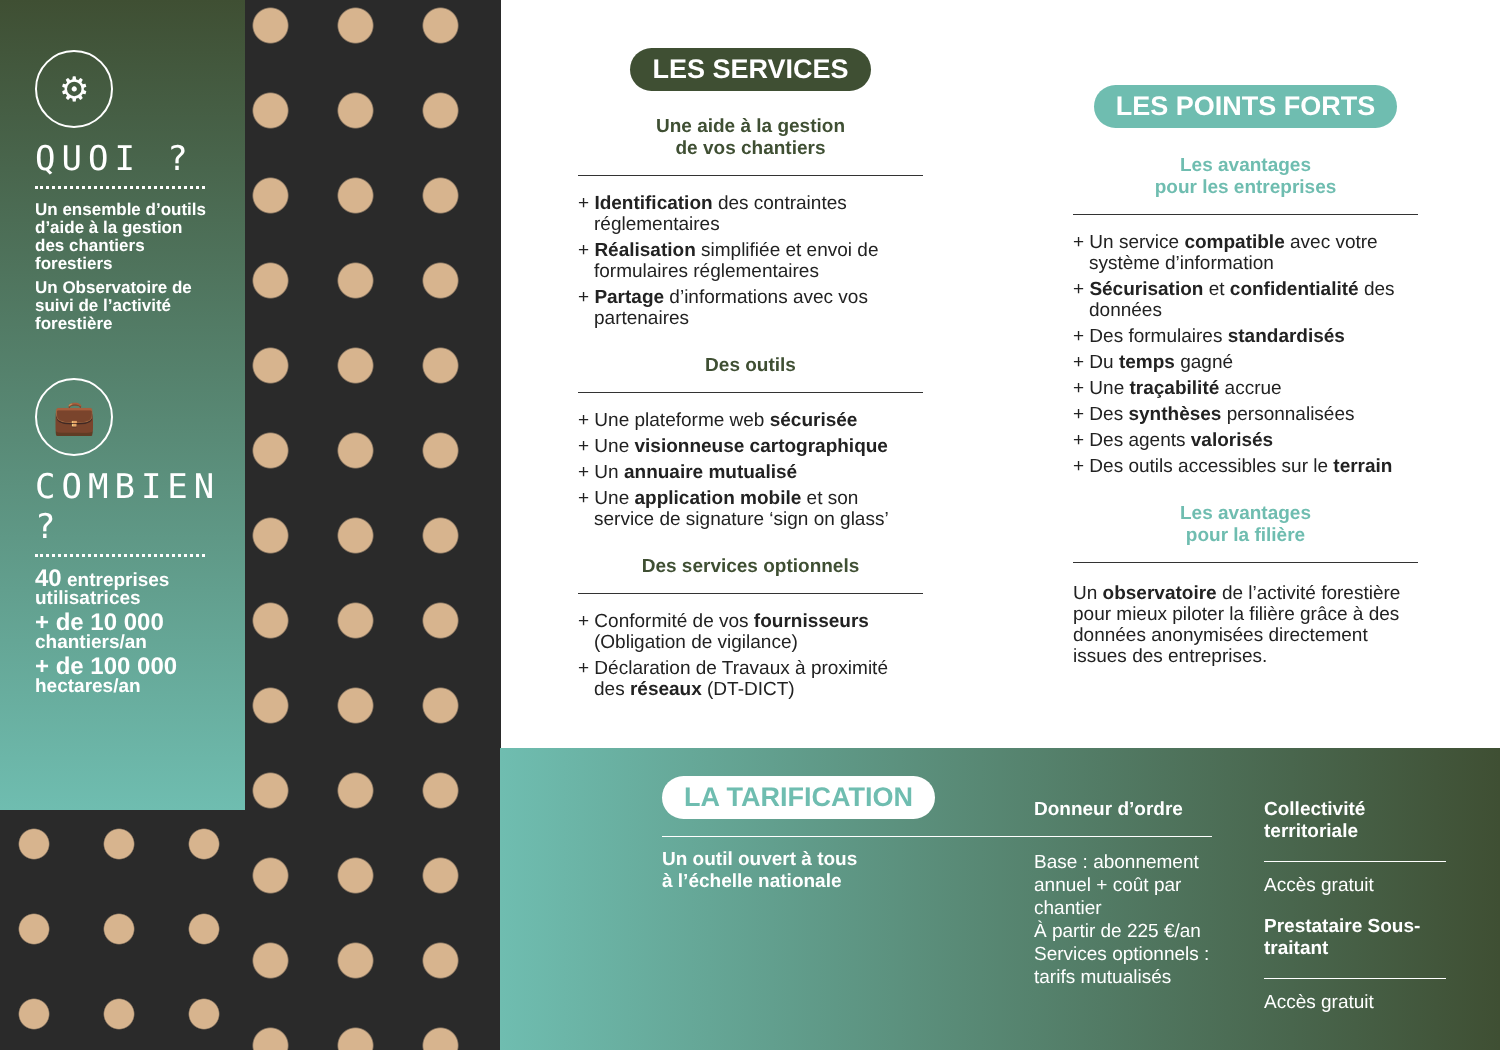⚙
QUOI ?
Un ensemble d’outils d’aide à la gestion des chantiers forestiers
Un Observatoire de suivi de l’activité forestière
💼
COMBIEN ?
40 entreprises utilisatrices
+ de 10 000
chantiers/an
+ de 100 000
hectares/an
LES SERVICES
Une aide à la gestion
de vos chantiers
+ Identification des contraintes réglementaires
+ Réalisation simplifiée et envoi de formulaires réglementaires
+ Partage d’informations avec vos partenaires
Des outils
+ Une plateforme web sécurisée
+ Une visionneuse cartographique
+ Un annuaire mutualisé
+ Une application mobile et son service de signature ‘sign on glass’
Des services optionnels
+ Conformité de vos fournisseurs (Obligation de vigilance)
+ Déclaration de Travaux à proximité des réseaux (DT-DICT)
LES POINTS FORTS
Les avantages
pour les entreprises
+ Un service compatible avec votre système d’information
+ Sécurisation et confidentialité des données
+ Des formulaires standardisés
+ Du temps gagné
+ Une traçabilité accrue
+ Des synthèses personnalisées
+ Des agents valorisés
+ Des outils accessibles sur le terrain
Les avantages
pour la filière
Un observatoire de l’activité forestière pour mieux piloter la filière grâce à des données anonymisées directement issues des entreprises.
LA TARIFICATION
Un outil ouvert à tous
à l’échelle nationale
Donneur d’ordre
Base : abonnement annuel + coût par chantier
À partir de 225 €/an
Services optionnels : tarifs mutualisés
Collectivité territoriale
Accès gratuit
Prestataire Sous-traitant
Accès gratuit